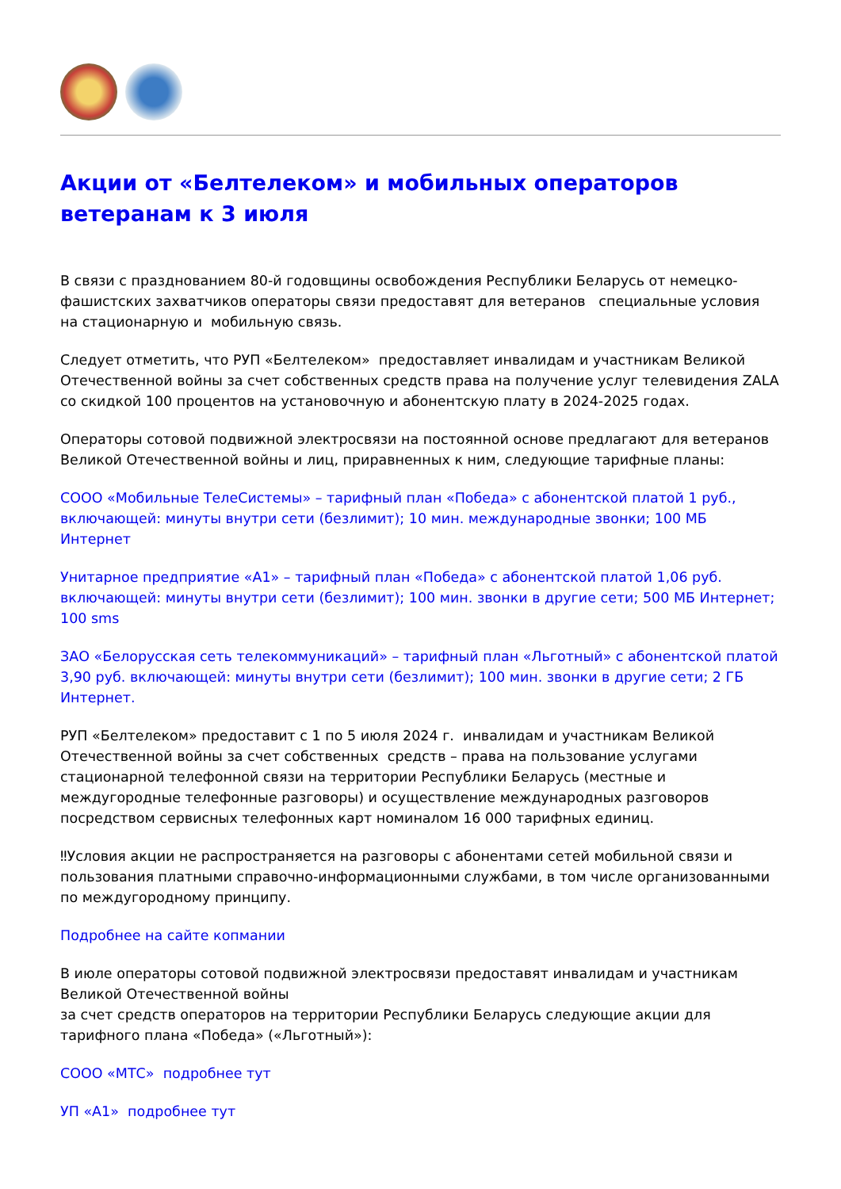Акции от «Белтелеком» и мобильных операторов ветеранам к 3 июля
В связи с празднованием 80-й годовщины освобождения Республики Беларусь от немецко-фашистских захватчиков операторы связи предоставят для ветеранов специальные условия на стационарную и мобильную связь.
Следует отметить, что РУП «Белтелеком» предоставляет инвалидам и участникам Великой Отечественной войны за счет собственных средств права на получение услуг телевидения ZALA со скидкой 100 процентов на установочную и абонентскую плату в 2024-2025 годах.
Операторы сотовой подвижной электросвязи на постоянной основе предлагают для ветеранов Великой Отечественной войны и лиц, приравненных к ним, следующие тарифные планы:
СООО «Мобильные ТелеСистемы» – тарифный план «Победа» с абонентской платой 1 руб., включающей: минуты внутри сети (безлимит); 10 мин. международные звонки; 100 МБ Интернет
Унитарное предприятие «А1» – тарифный план «Победа» с абонентской платой 1,06 руб. включающей: минуты внутри сети (безлимит); 100 мин. звонки в другие сети; 500 МБ Интернет; 100 sms
ЗАО «Белорусская сеть телекоммуникаций» – тарифный план «Льготный» с абонентской платой 3,90 руб. включающей: минуты внутри сети (безлимит); 100 мин. звонки в другие сети; 2 ГБ Интернет.
РУП «Белтелеком» предоставит с 1 по 5 июля 2024 г. инвалидам и участникам Великой Отечественной войны за счет собственных средств – права на пользование услугами стационарной телефонной связи на территории Республики Беларусь (местные и междугородные телефонные разговоры) и осуществление международных разговоров посредством сервисных телефонных карт номиналом 16 000 тарифных единиц.
‼Условия акции не распространяется на разговоры с абонентами сетей мобильной связи и пользования платными справочно-информационными службами, в том числе организованными по междугородному принципу.
Подробнее на сайте копмании
В июле операторы сотовой подвижной электросвязи предоставят инвалидам и участникам Великой Отечественной войны
за счет средств операторов на территории Республики Беларусь следующие акции для тарифного плана «Победа» («Льготный»):
СООО «МТС» подробнее тут
УП «А1» подробнее тут